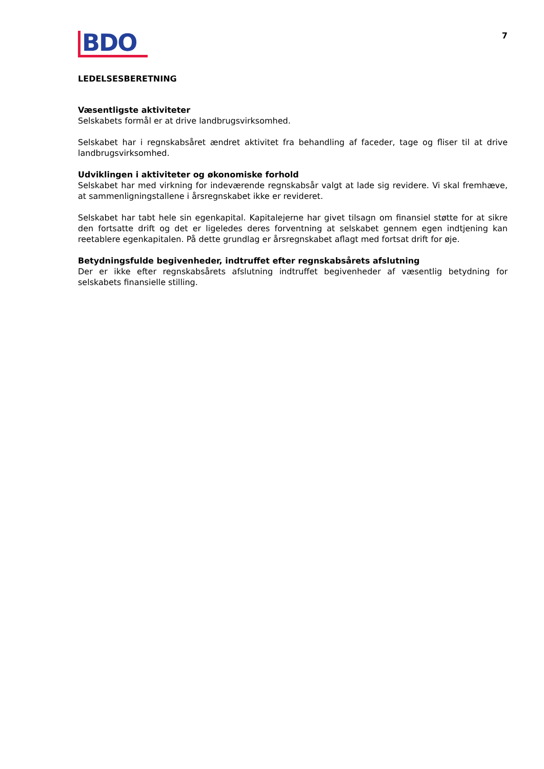BDO
7
LEDELSESBERETNING
Væsentligste aktiviteter
Selskabets formål er at drive landbrugsvirksomhed.
Selskabet har i regnskabsåret ændret aktivitet fra behandling af faceder, tage og fliser til at drive landbrugsvirksomhed.
Udviklingen i aktiviteter og økonomiske forhold
Selskabet har med virkning for indeværende regnskabsår valgt at lade sig revidere. Vi skal fremhæve, at sammenligningstallene i årsregnskabet ikke er revideret.
Selskabet har tabt hele sin egenkapital. Kapitalejerne har givet tilsagn om finansiel støtte for at sikre den fortsatte drift og det er ligeledes deres forventning at selskabet gennem egen indtjening kan reetablere egenkapitalen. På dette grundlag er årsregnskabet aflagt med fortsat drift for øje.
Betydningsfulde begivenheder, indtruffet efter regnskabsårets afslutning
Der er ikke efter regnskabsårets afslutning indtruffet begivenheder af væsentlig betydning for selskabets finansielle stilling.